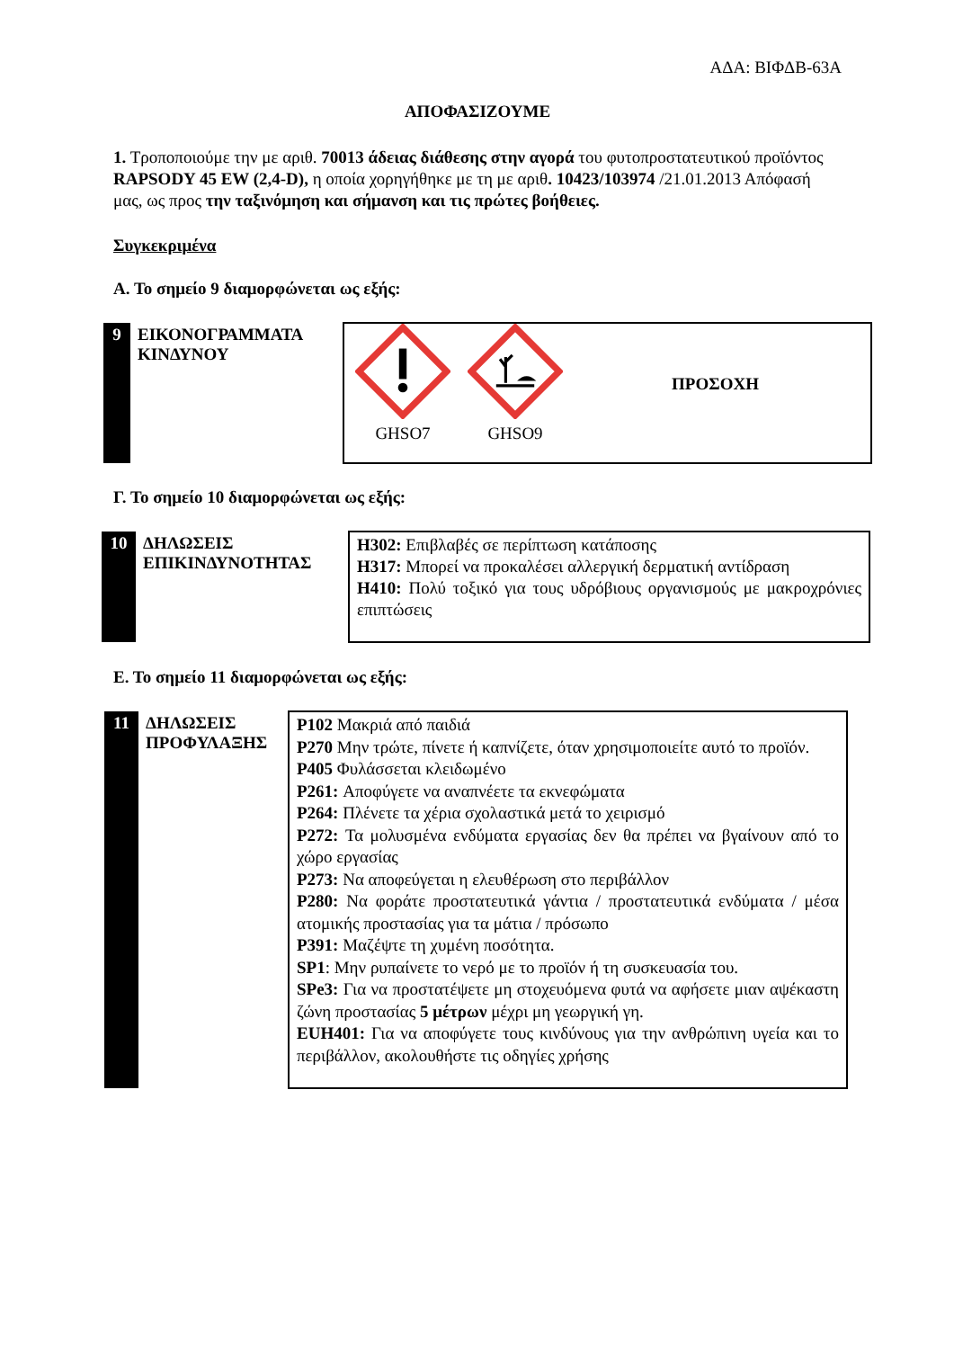ΑΔΑ: ΒΙΦΔΒ-63Α
ΑΠΟΦΑΣΙΖΟΥΜΕ
1. Τροποποιούμε την με αριθ. 70013 άδειας διάθεσης στην αγορά του φυτοπροστατευτικού προϊόντος RAPSODY 45 EW (2,4-D), η οποία χορηγήθηκε με τη με αριθ. 10423/103974 /21.01.2013 Απόφασή μας, ως προς την ταξινόμηση και σήμανση και τις πρώτες βοήθειες.
Συγκεκριμένα
Α. Το σημείο 9 διαμορφώνεται ως εξής:
| 9 | ΕΙΚΟΝΟΓΡΑΜΜΑΤΑ ΚΙΝΔΥΝΟΥ | GHSO7 GHSO9 ΠΡΟΣΟΧΗ |
Γ. Το σημείο 10 διαμορφώνεται ως εξής:
| 10 | ΔΗΛΩΣΕΙΣ ΕΠΙΚΙΝΔΥΝΟΤΗΤΑΣ | H302: Επιβλαβές σε περίπτωση κατάποσης H317: Μπορεί να προκαλέσει αλλεργική δερματική αντίδραση H410: Πολύ τοξικό για τους υδρόβιους οργανισμούς με μακροχρόνιες επιπτώσεις |
Ε. Το σημείο 11 διαμορφώνεται ως εξής:
| 11 | ΔΗΛΩΣΕΙΣ ΠΡΟΦΥΛΑΞΗΣ | P102 Μακριά από παιδιά P270 Μην τρώτε, πίνετε ή καπνίζετε, όταν χρησιμοποιείτε αυτό το προϊόν. P405 Φυλάσσεται κλειδωμένο P261: Αποφύγετε να αναπνέετε τα εκνεφώματα P264: Πλένετε τα χέρια σχολαστικά μετά το χειρισμό P272: Τα μολυσμένα ενδύματα εργασίας δεν θα πρέπει να βγαίνουν από το χώρο εργασίας P273: Να αποφεύγεται η ελευθέρωση στο περιβάλλον P280: Να φοράτε προστατευτικά γάντια / προστατευτικά ενδύματα / μέσα ατομικής προστασίας για τα μάτια / πρόσωπο P391: Μαζέψτε τη χυμένη ποσότητα. SP1 : Μην ρυπαίνετε το νερό με το προϊόν ή τη συσκευασία του. SPe3: Για να προστατέψετε μη στοχευόμενα φυτά να αφήσετε μιαν αψέκαστη ζώνη προστασίας 5 μέτρων μέχρι μη γεωργική γη. EUH401: Για να αποφύγετε τους κινδύνους για την ανθρώπινη υγεία και το περιβάλλον, ακολουθήστε τις οδηγίες χρήσης |